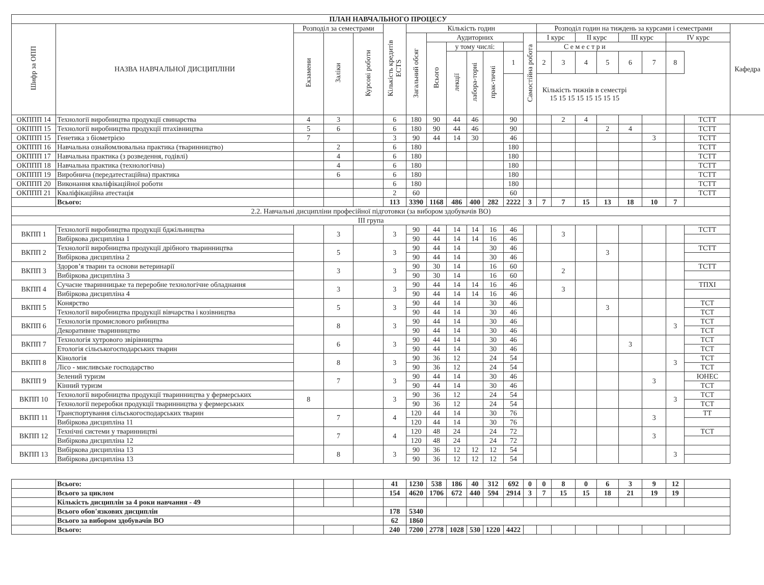| ПЛАН НАВЧАЛЬНОГО ПРОЦЕСУ | | | | | | | | | | | | | | | | | | | | | |
| --- | --- | --- | --- | --- | --- | --- | --- | --- | --- | --- | --- | --- | --- | --- | --- | --- | --- | --- | --- | --- | --- |
| Шифр за ОПП | НАЗВА НАВЧАЛЬНОЇ ДИСЦИПЛІНИ | Розподіл за семестрами | | | Кількість кредитів ECTS | Кількість годин | | | | | | | Розподіл годин на тиждень за курсами і семестрами | | | | | | | | Кафедра |
| | | Екзамени | Заліки | Курсові роботи | | Загальний обсяг | Аудиторних | | | | | Самостійна робота | I курс | | II курс | | III курс | | IV курс | | |
| | | | | | | | Всього | у тому числі: | | | С е м е с т р и | | | | | | | | | | |
| | | | | | | | | лекції | лабора-торні | прак-тичні | 1 | | 2 | 3 | 4 | 5 | 6 | 7 | 8 | | |
| | | | | | | | | | | | Кількість тижнів в семестрі 15 15 15 15 15 15 15 15 | | | | | | | | | | |
| ОКППП 14 | Технології виробництва продукції свинарства | 4 | 3 | | 6 | 180 | 90 | 44 | 46 | | 90 | | | 2 | 4 | | | | | ТСТТ | |
| ОКППП 15 | Технології виробництва продукції птахівництва | 5 | 6 | | 6 | 180 | 90 | 44 | 46 | | 90 | | | | | 2 | 4 | | | ТСТТ | |
| ОКППП 15 | Генетика з біометрією | 7 | | | 3 | 90 | 44 | 14 | 30 | | 46 | | | | | | | 3 | | ТСТТ | |
| ОКППП 16 | Навчальна ознайомлювальна практика (тваринництво) | | 2 | | 6 | 180 | | | | | 180 | | | | | | | | | ТСТТ | |
| ОКППП 17 | Навчальна практика (з розведення, годівлі) | | 4 | | 6 | 180 | | | | | 180 | | | | | | | | | ТСТТ | |
| ОКППП 18 | Навчальна практика (технологічна) | | 4 | | 6 | 180 | | | | | 180 | | | | | | | | | ТСТТ | |
| ОКППП 19 | Виробнича (передатестаційна) практика | | 6 | | 6 | 180 | | | | | 180 | | | | | | | | | ТСТТ | |
| ОКППП 20 | Виконання кваліфікаційної роботи | | | | 6 | 180 | | | | | 180 | | | | | | | | | ТСТТ | |
| ОКППП 21 | Кваліфікаційна атестація | | | | 2 | 60 | | | | | 60 | | | | | | | | | ТСТТ | |
| | Всього: | | | | 113 | 3390 | 1168 | 486 | 400 | 282 | 2222 | 3 | 7 | 7 | 15 | 13 | 18 | 10 | 7 | | |
| 2.2. Навчальні дисципліни професійної підготовки (за вибором здобувачів ВО) | | | | | | | | | | | | | | | | | | | | | |
| III група | | | | | | | | | | | | | | | | | | | | | |
| ВКПП 1 | Технології виробництва продукції бджільництва | | 3 | | 3 | 90 | 44 | 14 | 14 | 16 | 46 | | | 3 | | | | | | ТСТТ | |
| | Вибіркова дисципліна 1 | | | | | 90 | 44 | 14 | 14 | 16 | 46 | | | | | | | | | | |
| ВКПП 2 | Технології виробництва продукції дрібного тваринництва | | 5 | | 3 | 90 | 44 | 14 | | 30 | 46 | | | | | 3 | | | | ТСТТ | |
| | Вибіркова дисципліна 2 | | | | | 90 | 44 | 14 | | 30 | 46 | | | | | | | | | | |
| ВКПП 3 | Здоров’я тварин та основи ветеринарії | | 3 | | 3 | 90 | 30 | 14 | | 16 | 60 | | | 2 | | | | | | ТСТТ | |
| | Вибіркова дисципліна 3 | | | | | 90 | 30 | 14 | | 16 | 60 | | | | | | | | | | |
| ВКПП 4 | Сучасне тваринницьке та переробне технологічне обладнання | | 3 | | 3 | 90 | 44 | 14 | 14 | 16 | 46 | | | 3 | | | | | | ТПХІ | |
| | Вибіркова дисципліна 4 | | | | | 90 | 44 | 14 | 14 | 16 | 46 | | | | | | | | | | |
| ВКПП 5 | Конярство | | 5 | | 3 | 90 | 44 | 14 | | 30 | 46 | | | | | 3 | | | | ТСТ | |
| | Технології виробництва продукції вівчарства і козівництва | | | | | 90 | 44 | 14 | | 30 | 46 | | | | | | | | | ТСТ | |
| ВКПП 6 | Технологія промислового рибництва | | 8 | | 3 | 90 | 44 | 14 | | 30 | 46 | | | | | | | | 3 | ТСТ | |
| | Декоративне тваринництво | | | | | 90 | 44 | 14 | | 30 | 46 | | | | | | | | | ТСТ | |
| ВКПП 7 | Технологія хутрового звірівництва | | 6 | | 3 | 90 | 44 | 14 | | 30 | 46 | | | | | | 3 | | | ТСТ | |
| | Етологія сільськогосподарських тварин | | | | | 90 | 44 | 14 | | 30 | 46 | | | | | | | | | ТСТ | |
| ВКПП 8 | Кінологія | | 8 | | 3 | 90 | 36 | 12 | | 24 | 54 | | | | | | | | 3 | ТСТ | |
| | Лісо - мисливське господарство | | | | | 90 | 36 | 12 | | 24 | 54 | | | | | | | | | ТСТ | |
| ВКПП 9 | Зелений туризм | | 7 | | 3 | 90 | 44 | 14 | | 30 | 46 | | | | | | | 3 | | ЮНЕС | |
| | Кінний туризм | | | | | 90 | 44 | 14 | | 30 | 46 | | | | | | | | | ТСТ | |
| ВКПП 10 | Технології виробництва продукції тваринництва у фермерських | 8 | | | 3 | 90 | 36 | 12 | | 24 | 54 | | | | | | | | 3 | ТСТ | |
| | Технології переробки продукції тваринництва у фермерських | | | | | 90 | 36 | 12 | | 24 | 54 | | | | | | | | | ТСТ | |
| ВКПП 11 | Транспортування сільськогосподарських тварин | | 7 | | 4 | 120 | 44 | 14 | | 30 | 76 | | | | | | | 3 | | ТТ | |
| | Вибіркова дисципліна 11 | | | | | 120 | 44 | 14 | | 30 | 76 | | | | | | | | | | |
| ВКПП 12 | Технічні системи у тваринництві | | 7 | | 4 | 120 | 48 | 24 | | 24 | 72 | | | | | | | 3 | | ТСТ | |
| | Вибіркова дисципліна 12 | | | | | 120 | 48 | 24 | | 24 | 72 | | | | | | | | | | |
| ВКПП 13 | Вибіркова дисципліна 13 | | 8 | | 3 | 90 | 36 | 12 | 12 | 12 | 54 | | | | | | | | 3 | | |
| | Вибіркова дисципліна 13 | | | | | 90 | 36 | 12 | 12 | 12 | 54 | | | | | | | | | | |
| | Всього: | | | | 41 | 1230 | 538 | 186 | 40 | 312 | 692 | 0 | 0 | 8 | 0 | 6 | 3 | 9 | 12 | | |
| | Всього за циклом | | | | 154 | 4620 | 1706 | 672 | 440 | 594 | 2914 | 3 | 7 | 15 | 15 | 18 | 21 | 19 | 19 | | |
| | Кількість дисциплін за 4 роки навчання - 49 | | | | | | | | | | | | | | | | | | | | |
| | Всього обов'язкових дисциплін | | | | 178 | 5340 | | | | | | | | | | | | | | | |
| | Всього за вибором здобувачів ВО | | | | 62 | 1860 | | | | | | | | | | | | | | | |
| | Всього: | | | | 240 | 7200 | 2778 | 1028 | 530 | 1220 | 4422 | | | | | | | | | | |